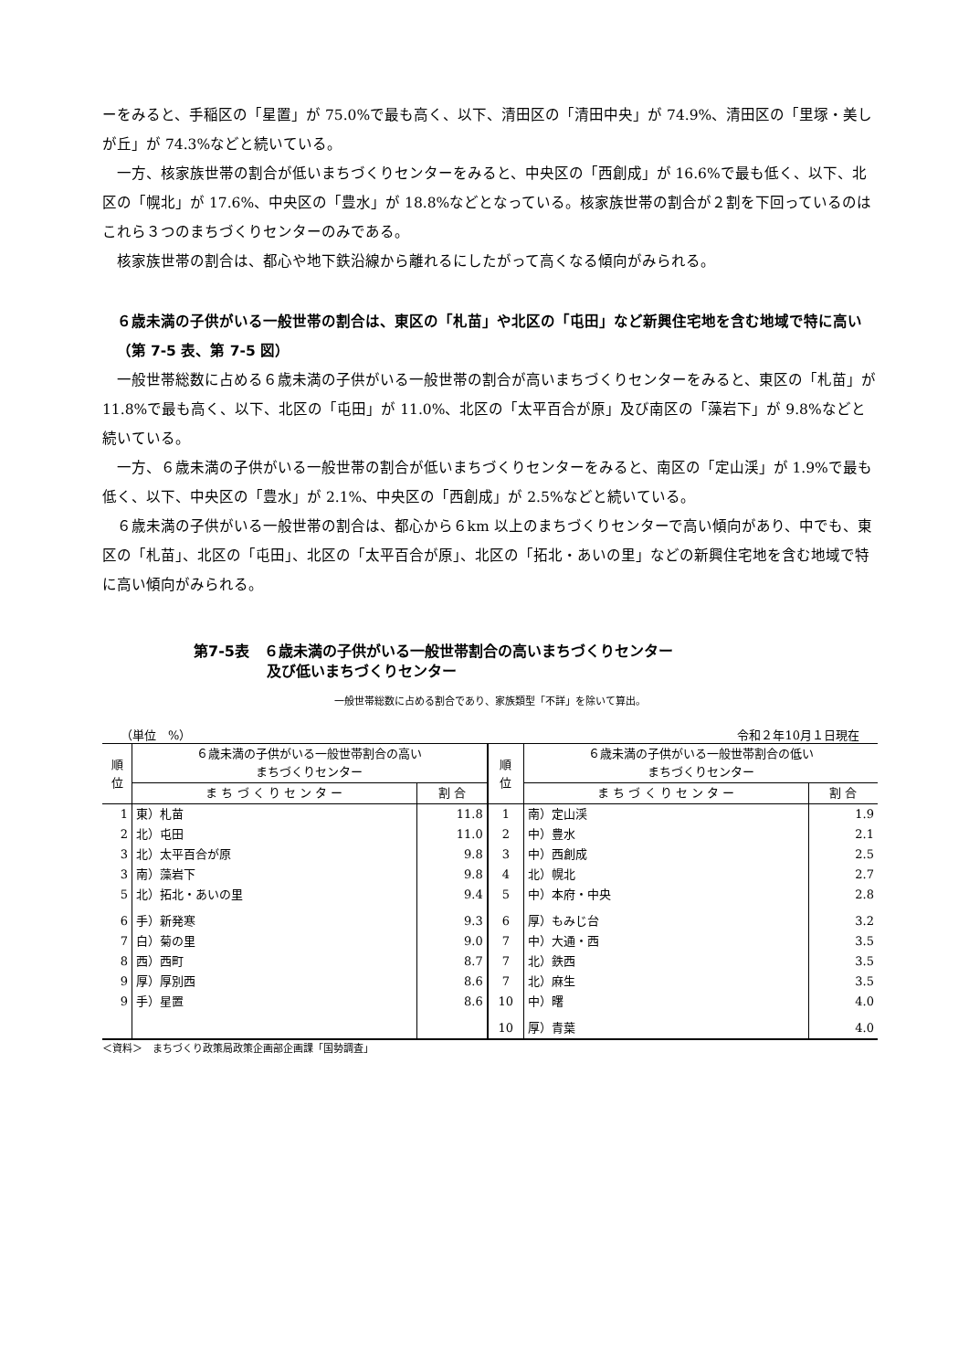ーをみると、手稲区の「星置」が 75.0%で最も高く、以下、清田区の「清田中央」が 74.9%、清田区の「里塚・美しが丘」が 74.3%などと続いている。
一方、核家族世帯の割合が低いまちづくりセンターをみると、中央区の「西創成」が 16.6%で最も低く、以下、北区の「幌北」が 17.6%、中央区の「豊水」が 18.8%などとなっている。核家族世帯の割合が２割を下回っているのはこれら３つのまちづくりセンターのみである。
核家族世帯の割合は、都心や地下鉄沿線から離れるにしたがって高くなる傾向がみられる。
６歳未満の子供がいる一般世帯の割合は、東区の「札苗」や北区の「屯田」など新興住宅地を含む地域で特に高い（第 7-5 表、第 7-5 図）
一般世帯総数に占める６歳未満の子供がいる一般世帯の割合が高いまちづくりセンターをみると、東区の「札苗」が 11.8%で最も高く、以下、北区の「屯田」が 11.0%、北区の「太平百合が原」及び南区の「藻岩下」が 9.8%などと続いている。
一方、６歳未満の子供がいる一般世帯の割合が低いまちづくりセンターをみると、南区の「定山渓」が 1.9%で最も低く、以下、中央区の「豊水」が 2.1%、中央区の「西創成」が 2.5%などと続いている。
６歳未満の子供がいる一般世帯の割合は、都心から６km 以上のまちづくりセンターで高い傾向があり、中でも、東区の「札苗」、北区の「屯田」、北区の「太平百合が原」、北区の「拓北・あいの里」などの新興住宅地を含む地域で特に高い傾向がみられる。
第7-5表　６歳未満の子供がいる一般世帯割合の高いまちづくりセンター
　　　　　及び低いまちづくりセンター
一般世帯総数に占める割合であり、家族類型「不詳」を除いて算出。
（単位　%） 令和２年10月１日現在
| 順 位 | ６歳未満の子供がいる一般世帯割合の高い まちづくりセンター | | 順 位 | ６歳未満の子供がいる一般世帯割合の低い まちづくりセンター | |
| --- | --- | --- | --- | --- | --- |
| | ま ち づ く り セ ン タ ー | 割 合 | | ま ち づ く り セ ン タ ー | 割 合 |
| 1 | 東）札苗 | 11.8 | 1 | 南）定山渓 | 1.9 |
| 2 | 北）屯田 | 11.0 | 2 | 中）豊水 | 2.1 |
| 3 | 北）太平百合が原 | 9.8 | 3 | 中）西創成 | 2.5 |
| 3 | 南）藻岩下 | 9.8 | 4 | 北）幌北 | 2.7 |
| 5 | 北）拓北・あいの里 | 9.4 | 5 | 中）本府・中央 | 2.8 |
| 6 | 手）新発寒 | 9.3 | 6 | 厚）もみじ台 | 3.2 |
| 7 | 白）菊の里 | 9.0 | 7 | 中）大通・西 | 3.5 |
| 8 | 西）西町 | 8.7 | 7 | 北）鉄西 | 3.5 |
| 9 | 厚）厚別西 | 8.6 | 7 | 北）麻生 | 3.5 |
| 9 | 手）星置 | 8.6 | 10 | 中）曙 | 4.0 |
| | | | 10 | 厚）青葉 | 4.0 |
＜資料＞　まちづくり政策局政策企画部企画課「国勢調査」